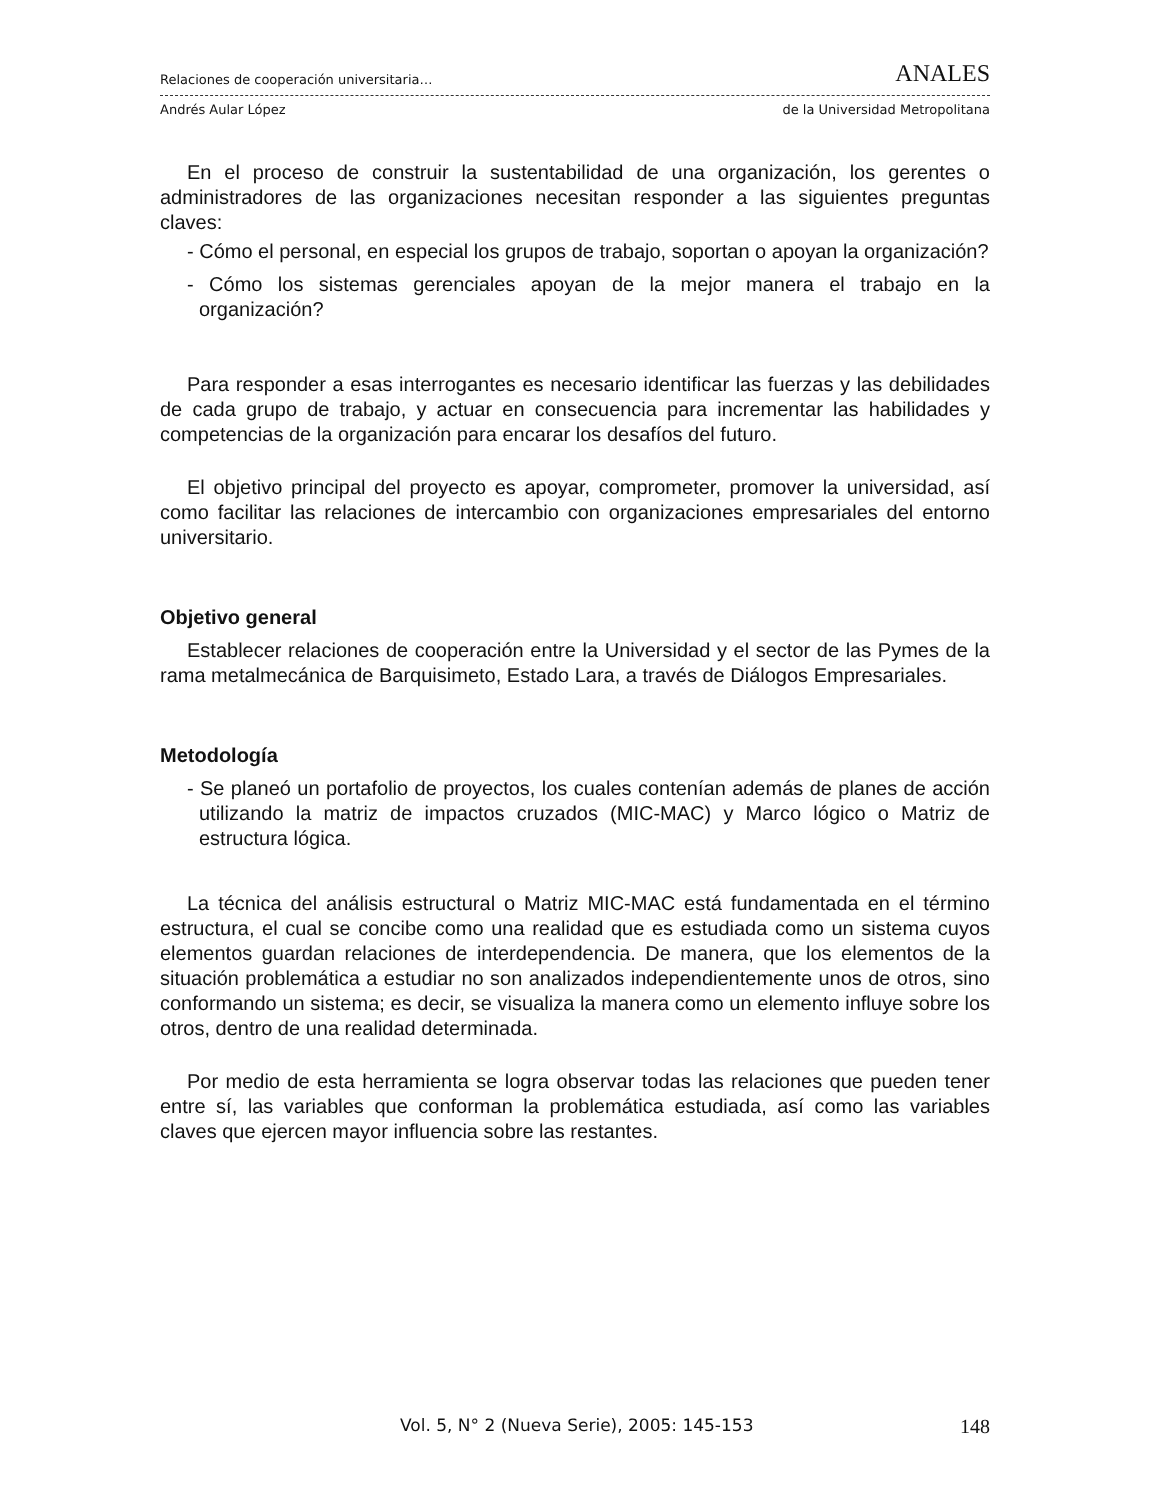Relaciones de cooperación universitaria… ANALES
Andrés Aular López de la Universidad Metropolitana
En el proceso de construir la sustentabilidad de una organización, los gerentes o administradores de las organizaciones necesitan responder a las siguientes preguntas claves:
- Cómo el personal, en especial los grupos de trabajo, soportan o apoyan la organización?
- Cómo los sistemas gerenciales apoyan de la mejor manera el trabajo en la organización?
Para responder a esas interrogantes es necesario identificar las fuerzas y las debilidades de cada grupo de trabajo, y actuar en consecuencia para incrementar las habilidades y competencias de la organización para encarar los desafíos del futuro.
El objetivo principal del proyecto es apoyar, comprometer, promover la universidad, así como facilitar las relaciones de intercambio con organizaciones empresariales del entorno universitario.
Objetivo general
Establecer relaciones de cooperación entre la Universidad y el sector de las Pymes de la rama metalmecánica de Barquisimeto, Estado Lara, a través de Diálogos Empresariales.
Metodología
- Se planeó un portafolio de proyectos, los cuales contenían además de planes de acción utilizando la matriz de impactos cruzados (MIC-MAC) y Marco lógico o Matriz de estructura lógica.
La técnica del análisis estructural o Matriz MIC-MAC está fundamentada en el término estructura, el cual se concibe como una realidad que es estudiada como un sistema cuyos elementos guardan relaciones de interdependencia. De manera, que los elementos de la situación problemática a estudiar no son analizados independientemente unos de otros, sino conformando un sistema; es decir, se visualiza la manera como un elemento influye sobre los otros, dentro de una realidad determinada.
Por medio de esta herramienta se logra observar todas las relaciones que pueden tener entre sí, las variables que conforman la problemática estudiada, así como las variables claves que ejercen mayor influencia sobre las restantes.
Vol. 5, N° 2 (Nueva Serie), 2005: 145-153 148